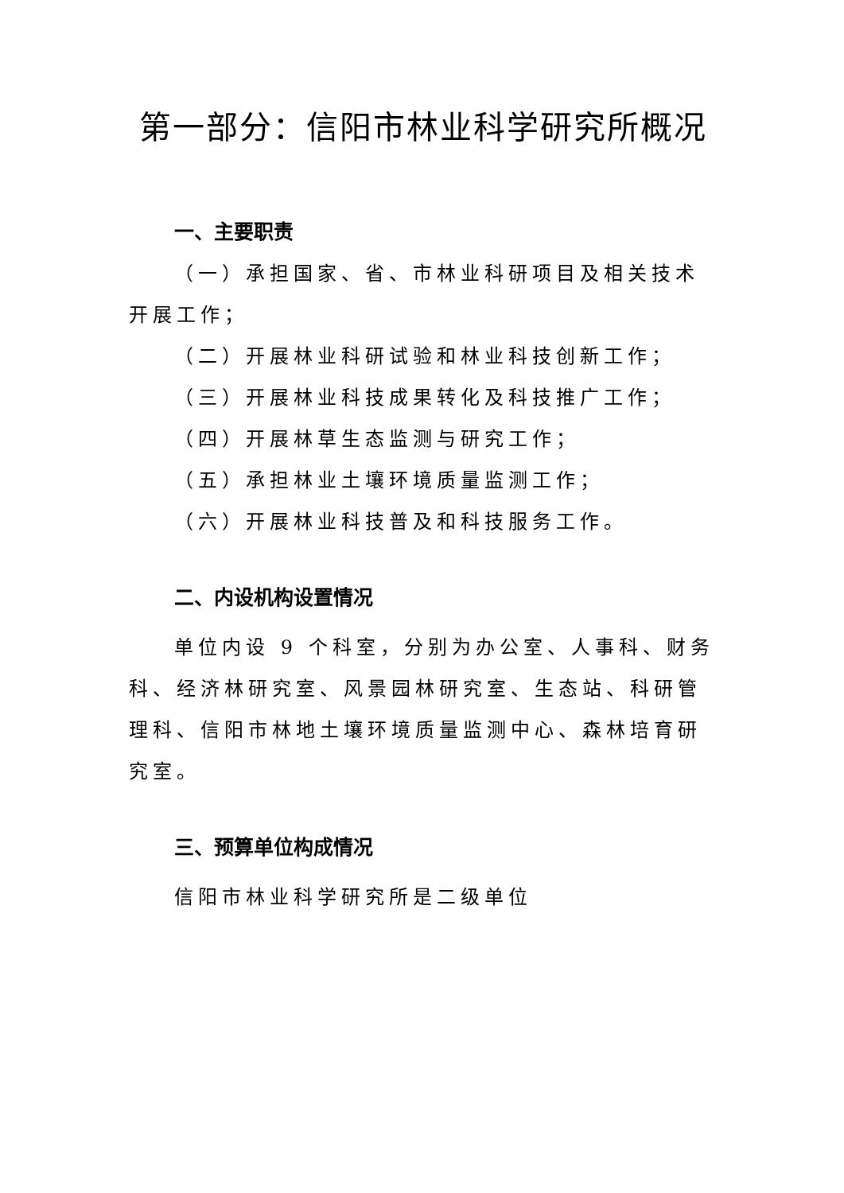第一部分：信阳市林业科学研究所概况
一、主要职责
（一）承担国家、省、市林业科研项目及相关技术开展工作；
（二）开展林业科研试验和林业科技创新工作；
（三）开展林业科技成果转化及科技推广工作；
（四）开展林草生态监测与研究工作；
（五）承担林业土壤环境质量监测工作；
（六）开展林业科技普及和科技服务工作。
二、内设机构设置情况
单位内设 9 个科室，分别为办公室、人事科、财务科、经济林研究室、风景园林研究室、生态站、科研管理科、信阳市林地土壤环境质量监测中心、森林培育研究室。
三、预算单位构成情况
信阳市林业科学研究所是二级单位